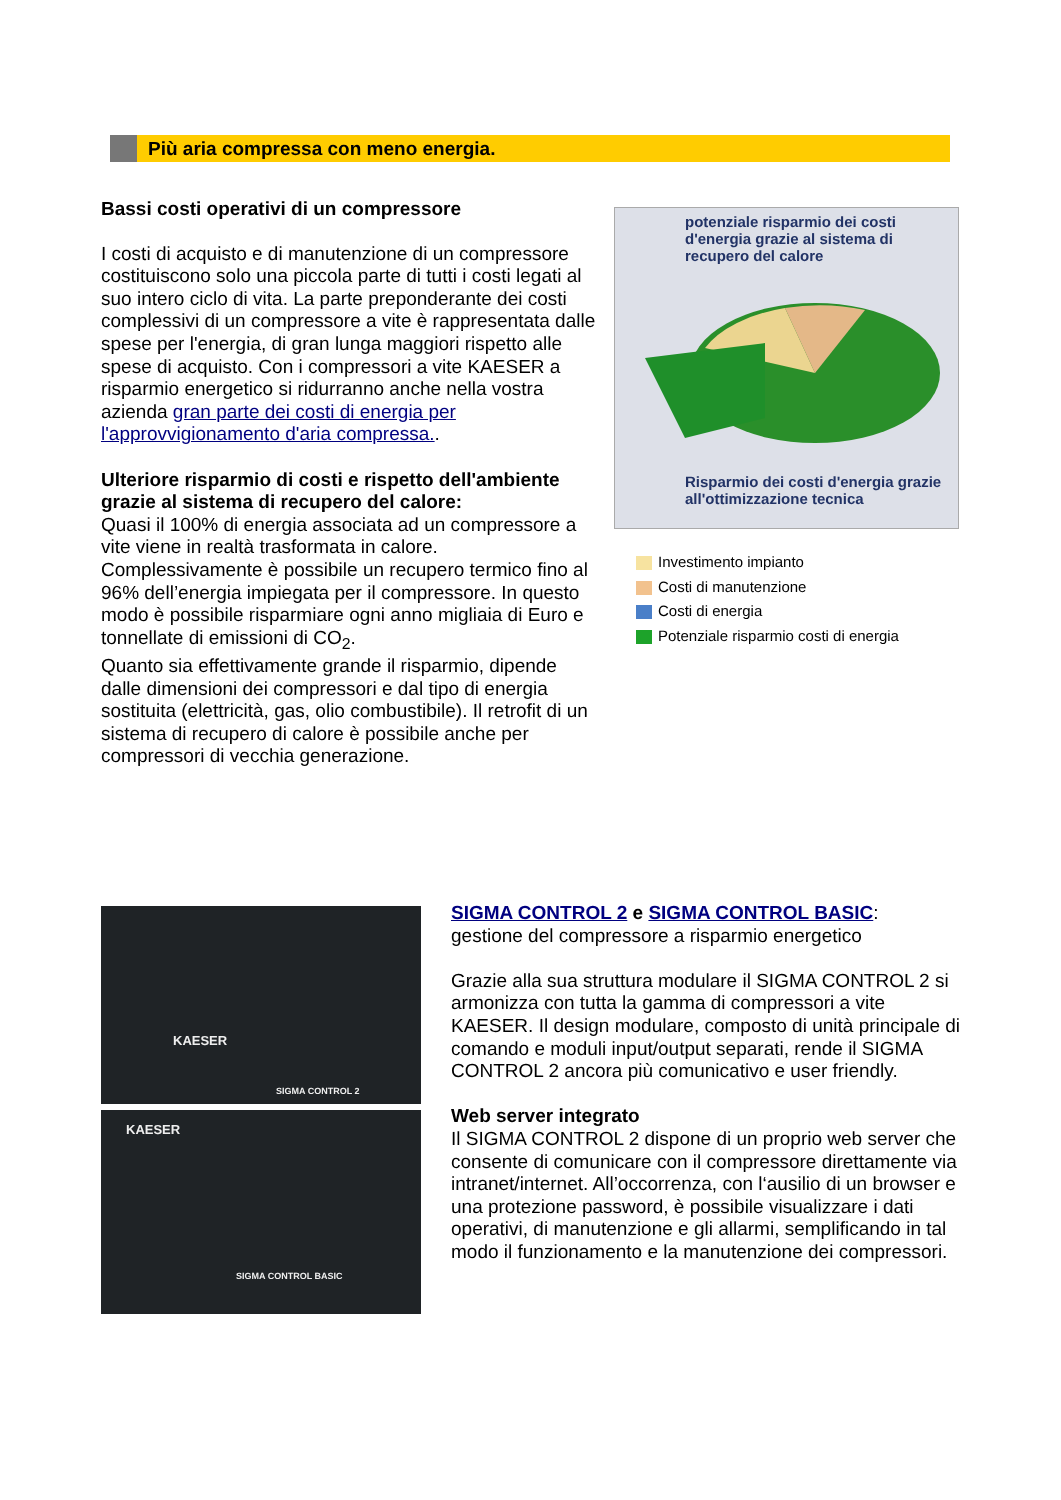Più aria compressa con meno energia.
Bassi costi operativi di un compressore
I costi di acquisto e di manutenzione di un compressore costituiscono solo una piccola parte di tutti i costi legati al suo intero ciclo di vita. La parte preponderante dei costi complessivi di un compressore a vite è rappresentata dalle spese per l'energia, di gran lunga maggiori rispetto alle spese di acquisto. Con i compressori a vite KAESER a risparmio energetico si ridurranno anche nella vostra azienda gran parte dei costi di energia per l'approvvigionamento d'aria compressa..
Ulteriore risparmio di costi e rispetto dell'ambiente grazie al sistema di recupero del calore:
Quasi il 100% di energia associata ad un compressore a vite viene in realtà trasformata in calore. Complessivamente è possibile un recupero termico fino al 96% dell’energia impiegata per il compressore. In questo modo è possibile risparmiare ogni anno migliaia di Euro e tonnellate di emissioni di CO<sub>2</sub>.
Quanto sia effettivamente grande il risparmio, dipende dalle dimensioni dei compressori e dal tipo di energia sostituita (elettricità, gas, olio combustibile). Il retrofit di un sistema di recupero di calore è possibile anche per compressori di vecchia generazione.
potenziale risparmio dei costi d'energia grazie al sistema di recupero del calore
Risparmio dei costi d'energia grazie all'ottimizzazione tecnica
Investimento impianto
Costi di manutenzione
Costi di energia
Potenziale risparmio costi di energia
KAESER
SIGMA CONTROL 2
KAESER
SIGMA CONTROL BASIC
SIGMA CONTROL 2 e SIGMA CONTROL BASIC:
gestione del compressore a risparmio energetico
Grazie alla sua struttura modulare il SIGMA CONTROL 2 si armonizza con tutta la gamma di compressori a vite KAESER. Il design modulare, composto di unità principale di comando e moduli input/output separati, rende il SIGMA CONTROL 2 ancora più comunicativo e user friendly.
Web server integrato
Il SIGMA CONTROL 2 dispone di un proprio web server che consente di comunicare con il compressore direttamente via intranet/internet. All’occorrenza, con l‘ausilio di un browser e una protezione password, è possibile visualizzare i dati operativi, di manutenzione e gli allarmi, semplificando in tal modo il funzionamento e la manutenzione dei compressori.